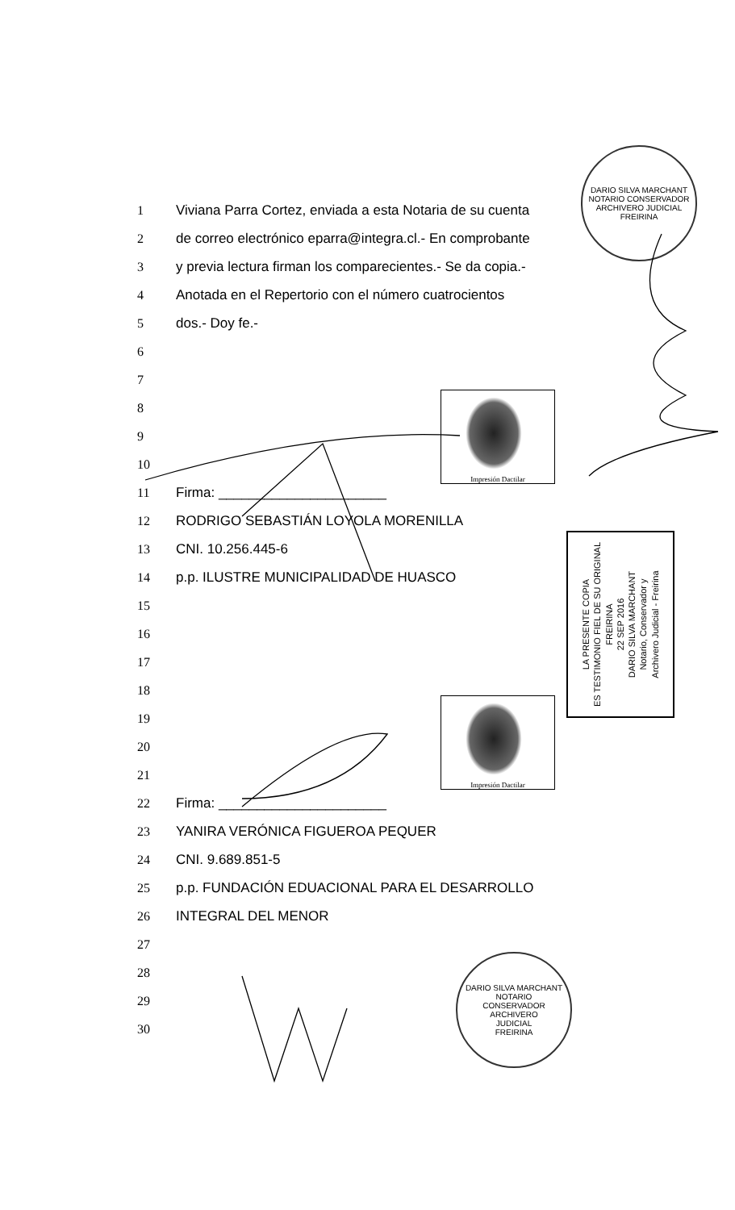1 Viviana Parra Cortez, enviada a esta Notaria de su cuenta
2 de correo electrónico eparra@integra.cl.- En comprobante
3 y previa lectura firman los comparecientes.- Se da copia.-
4 Anotada en el Repertorio con el número cuatrocientos
5 dos.- Doy fe.-
6
7
8
9
10
11 Firma: ______________________
12 RODRIGO SEBASTIÁN LOYOLA MORENILLA
13 CNI. 10.256.445-6
14 p.p. ILUSTRE MUNICIPALIDAD DE HUASCO
15
16
17
18
19
20
21
22 Firma: ______________________
23 YANIRA VERÓNICA FIGUEROA PEQUER
24 CNI. 9.689.851-5
25 p.p. FUNDACIÓN EDUACIONAL PARA EL DESARROLLO
26 INTEGRAL DEL MENOR
27
28
29
30
Impresión Dactilar
Impresión Dactilar
LA PRESENTE COPIA
ES TESTIMONIO FIEL DE SU ORIGINAL
FREIRINA
22 SEP 2016
DARIO SILVA MARCHANT
Notario, Conservador y
Archivero Judicial - Freirina
DARIO SILVA MARCHANT
NOTARIO CONSERVADOR
ARCHIVERO JUDICIAL
FREIRINA
DARIO SILVA MARCHANT
NOTARIO
CONSERVADOR
ARCHIVERO
JUDICIAL
FREIRINA